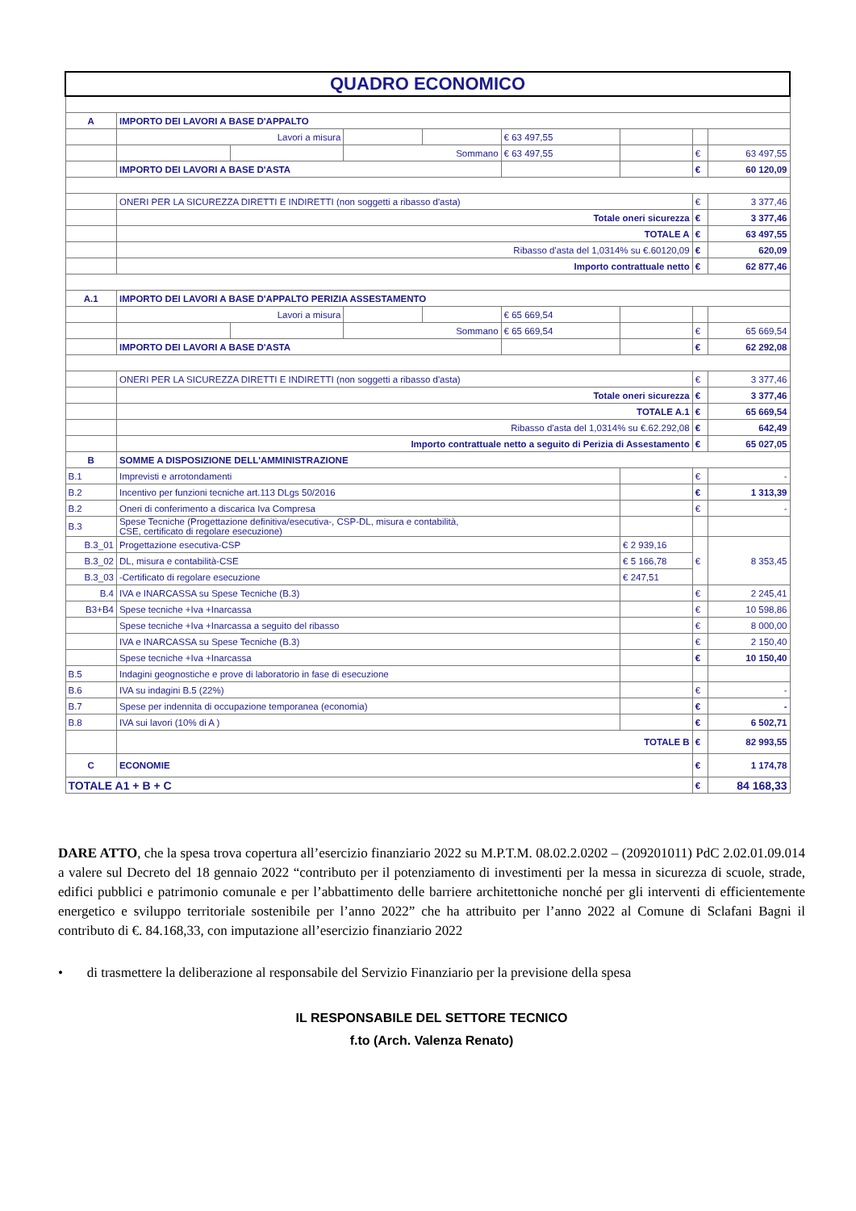| QUADRO ECONOMICO | | | | | | | | |
| A | IMPORTO DEI LAVORI A BASE D'APPALTO | | | | | | | |
| | Lavori a misura | | | | € 63 497,55 | | | |
| | | | Sommano | | € 63 497,55 | | € | 63 497,55 |
| | IMPORTO DEI LAVORI A BASE D'ASTA | | | | | | € | 60 120,09 |
| | ONERI PER LA SICUREZZA DIRETTI E INDIRETTI (non soggetti a ribasso d'asta) | | | | | | € | 3 377,46 |
| | Totale oneri sicurezza | | | | | | € | 3 377,46 |
| | TOTALE A | | | | | | € | 63 497,55 |
| | Ribasso d'asta del 1,0314% su €.60120,09 | | | | | | € | 620,09 |
| | Importo contrattuale netto | | | | | | € | 62 877,46 |
| A.1 | IMPORTO DEI LAVORI A BASE D'APPALTO PERIZIA ASSESTAMENTO | | | | | | | |
| | Lavori a misura | | | | € 65 669,54 | | | |
| | | | Sommano | | € 65 669,54 | | € | 65 669,54 |
| | IMPORTO DEI LAVORI A BASE D'ASTA | | | | | | € | 62 292,08 |
| | ONERI PER LA SICUREZZA DIRETTI E INDIRETTI (non soggetti a ribasso d'asta) | | | | | | € | 3 377,46 |
| | Totale oneri sicurezza | | | | | | € | 3 377,46 |
| | TOTALE A.1 | | | | | | € | 65 669,54 |
| | Ribasso d'asta del 1,0314% su €.62.292,08 | | | | | | € | 642,49 |
| | Importo contrattuale netto a seguito di Perizia di Assestamento | | | | | | € | 65 027,05 |
| B | SOMME A DISPOSIZIONE DELL'AMMINISTRAZIONE | | | | | | | |
| B.1 | Imprevisti e arrotondamenti | | | | | | € | - |
| B.2 | Incentivo per funzioni tecniche art.113 DLgs 50/2016 | | | | | | € | 1 313,39 |
| B.2 | Oneri di conferimento a discarica Iva Compresa | | | | | | € | - |
| B.3 | Spese Tecniche (Progettazione definitiva/esecutiva-, CSP-DL, misura e contabilità, CSE, certificato di regolare esecuzione) | | | | | | | |
| B.3_01 | Progettazione esecutiva-CSP | | | | | € 2 939,16 | € | 8 353,45 |
| B.3_02 | DL, misura e contabilità-CSE | | | | | € 5 166,78 | | |
| B.3_03 | -Certificato di regolare esecuzione | | | | | € 247,51 | | |
| B.4 | IVA e INARCASSA su Spese Tecniche (B.3) | | | | | | € | 2 245,41 |
| B3+B4 | Spese tecniche +Iva +Inarcassa | | | | | | € | 10 598,86 |
| | Spese tecniche +Iva +Inarcassa a seguito del ribasso | | | | | | € | 8 000,00 |
| | IVA e INARCASSA su Spese Tecniche (B.3) | | | | | | € | 2 150,40 |
| | Spese tecniche +Iva +Inarcassa | | | | | | € | 10 150,40 |
| B.5 | Indagini geognostiche e prove di laboratorio in fase di esecuzione | | | | | | | |
| B.6 | IVA su indagini B.5 (22%) | | | | | | € | - |
| B.7 | Spese per indennita di occupazione temporanea (economia) | | | | | | € | - |
| B.8 | IVA sui lavori (10% di A ) | | | | | | € | 6 502,71 |
| | TOTALE B | | | | | | € | 82 993,55 |
| C | ECONOMIE | | | | | | € | 1 174,78 |
| TOTALE A1 + B + C | | | | | | | € | 84 168,33 |
DARE ATTO, che la spesa trova copertura all’esercizio finanziario 2022 su M.P.T.M. 08.02.2.0202 – (209201011) PdC 2.02.01.09.014 a valere sul Decreto del 18 gennaio 2022 “contributo per il potenziamento di investimenti per la messa in sicurezza di scuole, strade, edifici pubblici e patrimonio comunale e per l’abbattimento delle barriere architettoniche nonché per gli interventi di efficientemente energetico e sviluppo territoriale sostenibile per l’anno 2022” che ha attribuito per l’anno 2022 al Comune di Sclafani Bagni il contributo di €. 84.168,33, con imputazione all’esercizio finanziario 2022
• di trasmettere la deliberazione al responsabile del Servizio Finanziario per la previsione della spesa
IL RESPONSABILE DEL SETTORE TECNICO
f.to (Arch. Valenza Renato)